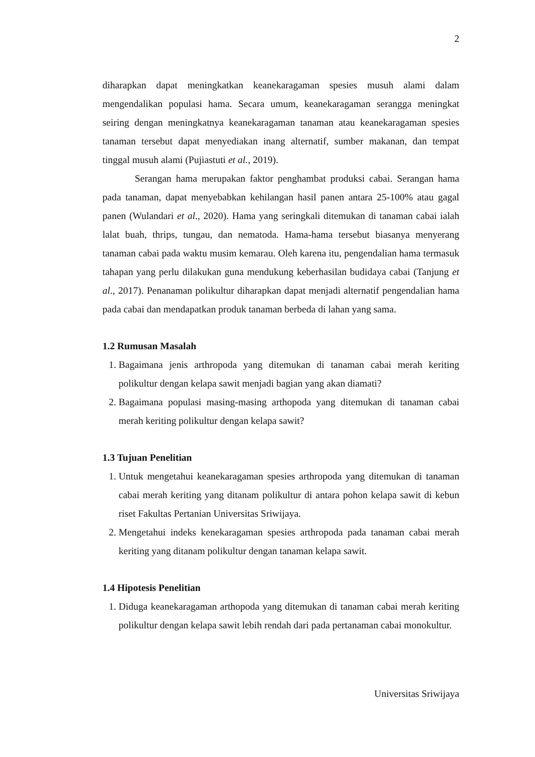2
diharapkan dapat meningkatkan keanekaragaman spesies musuh alami dalam mengendalikan populasi hama. Secara umum, keanekaragaman serangga meningkat seiring dengan meningkatnya keanekaragaman tanaman atau keanekaragaman spesies tanaman tersebut dapat menyediakan inang alternatif, sumber makanan, dan tempat tinggal musuh alami (Pujiastuti et al., 2019).
Serangan hama merupakan faktor penghambat produksi cabai. Serangan hama pada tanaman, dapat menyebabkan kehilangan hasil panen antara 25-100% atau gagal panen (Wulandari et al., 2020). Hama yang seringkali ditemukan di tanaman cabai ialah lalat buah, thrips, tungau, dan nematoda. Hama-hama tersebut biasanya menyerang tanaman cabai pada waktu musim kemarau. Oleh karena itu, pengendalian hama termasuk tahapan yang perlu dilakukan guna mendukung keberhasilan budidaya cabai (Tanjung et al., 2017). Penanaman polikultur diharapkan dapat menjadi alternatif pengendalian hama pada cabai dan mendapatkan produk tanaman berbeda di lahan yang sama.
1.2 Rumusan Masalah
1. Bagaimana jenis arthropoda yang ditemukan di tanaman cabai merah keriting polikultur dengan kelapa sawit menjadi bagian yang akan diamati?
2. Bagaimana populasi masing-masing arthopoda yang ditemukan di tanaman cabai merah keriting polikultur dengan kelapa sawit?
1.3 Tujuan Penelitian
1. Untuk mengetahui keanekaragaman spesies arthropoda yang ditemukan di tanaman cabai merah keriting yang ditanam polikultur di antara pohon kelapa sawit di kebun riset Fakultas Pertanian Universitas Sriwijaya.
2. Mengetahui indeks kenekaragaman spesies arthropoda pada tanaman cabai merah keriting yang ditanam polikultur dengan tanaman kelapa sawit.
1.4 Hipotesis Penelitian
1. Diduga keanekaragaman arthopoda yang ditemukan di tanaman cabai merah keriting polikultur dengan kelapa sawit lebih rendah dari pada pertanaman cabai monokultur.
Universitas Sriwijaya